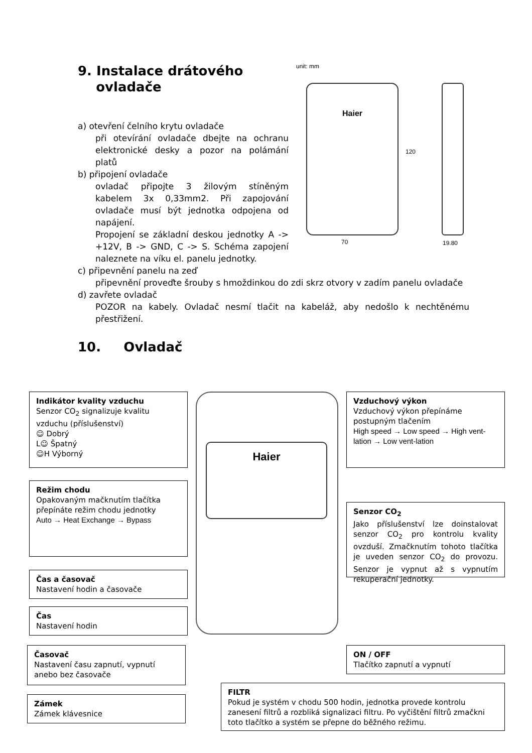9. Instalace drátového
ovladače
a) otevření čelního krytu ovladače
při otevírání ovladače dbejte na ochranu elektronické desky a pozor na polámání platů
b) připojení ovladače
ovladač připojte 3 žilovým stíněným kabelem 3x 0,33mm2. Při zapojování ovladače musí být jednotka odpojena od napájení.
Propojení se základní deskou jednotky A -> +12V, B -> GND, C -> S. Schéma zapojení naleznete na víku el. panelu jednotky.
c) připevnění panelu na zeď
připevnění proveďte šrouby s hmoždinkou do zdi skrz otvory v zadím panelu ovladače
d) zavřete ovladač
POZOR na kabely. Ovladač nesmí tlačit na kabeláž, aby nedošlo k nechtěnému přestřižení.
10. Ovladač
unit: mm
Haier
120
70 19.80
Haier
Indikátor kvality vzduchu
Senzor CO<sub>2</sub> signalizuje kvalitu vzduchu (příslušenství)
☺ Dobrý
L☺ Špatný
☺H Výborný
Režim chodu
Opakovaným mačknutím tlačítka přepínáte režim chodu jednotky
Auto → Heat Exchange → Bypass
Čas a časovač
Nastavení hodin a časovače
Čas
Nastavení hodin
Časovač
Nastavení času zapnutí, vypnutí anebo bez časovače
Zámek
Zámek klávesnice
Vzduchový výkon
Vzduchový výkon přepínáme postupným tlačením
High speed → Low speed → High vent-lation → Low vent-lation
Senzor CO<sub>2</sub>
Jako příslušenství lze doinstalovat senzor CO<sub>2</sub> pro kontrolu kvality ovzduší. Zmačknutím tohoto tlačítka je uveden senzor CO<sub>2</sub> do provozu. Senzor je vypnut až s vypnutím rekuperační jednotky.
ON / OFF
Tlačítko zapnutí a vypnutí
FILTR
Pokud je systém v chodu 500 hodin, jednotka provede kontrolu zanesení filtrů a rozbliká signalizaci filtru. Po vyčištění filtrů zmačkni toto tlačítko a systém se přepne do běžného režimu.